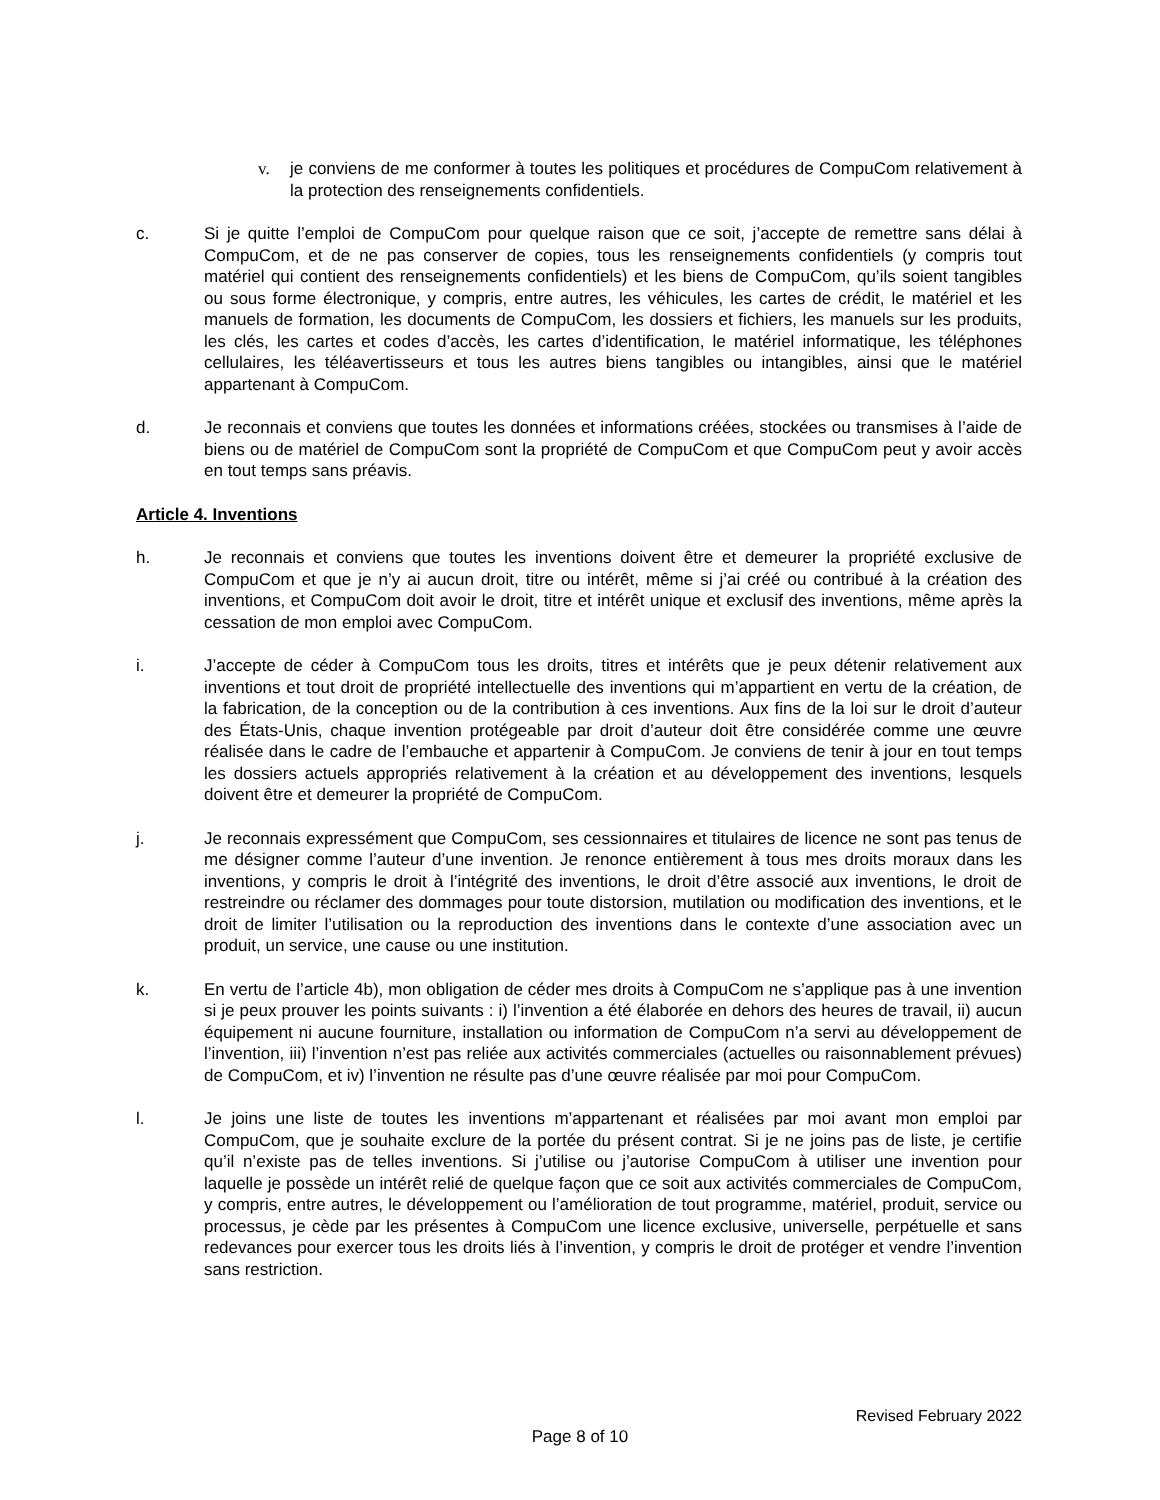v. je conviens de me conformer à toutes les politiques et procédures de CompuCom relativement à la protection des renseignements confidentiels.
c. Si je quitte l’emploi de CompuCom pour quelque raison que ce soit, j’accepte de remettre sans délai à CompuCom, et de ne pas conserver de copies, tous les renseignements confidentiels (y compris tout matériel qui contient des renseignements confidentiels) et les biens de CompuCom, qu’ils soient tangibles ou sous forme électronique, y compris, entre autres, les véhicules, les cartes de crédit, le matériel et les manuels de formation, les documents de CompuCom, les dossiers et fichiers, les manuels sur les produits, les clés, les cartes et codes d’accès, les cartes d’identification, le matériel informatique, les téléphones cellulaires, les téléavertisseurs et tous les autres biens tangibles ou intangibles, ainsi que le matériel appartenant à CompuCom.
d. Je reconnais et conviens que toutes les données et informations créées, stockées ou transmises à l’aide de biens ou de matériel de CompuCom sont la propriété de CompuCom et que CompuCom peut y avoir accès en tout temps sans préavis.
Article 4. Inventions
h. Je reconnais et conviens que toutes les inventions doivent être et demeurer la propriété exclusive de CompuCom et que je n’y ai aucun droit, titre ou intérêt, même si j’ai créé ou contribué à la création des inventions, et CompuCom doit avoir le droit, titre et intérêt unique et exclusif des inventions, même après la cessation de mon emploi avec CompuCom.
i. J’accepte de céder à CompuCom tous les droits, titres et intérêts que je peux détenir relativement aux inventions et tout droit de propriété intellectuelle des inventions qui m’appartient en vertu de la création, de la fabrication, de la conception ou de la contribution à ces inventions. Aux fins de la loi sur le droit d’auteur des États-Unis, chaque invention protégeable par droit d’auteur doit être considérée comme une œuvre réalisée dans le cadre de l’embauche et appartenir à CompuCom. Je conviens de tenir à jour en tout temps les dossiers actuels appropriés relativement à la création et au développement des inventions, lesquels doivent être et demeurer la propriété de CompuCom.
j. Je reconnais expressément que CompuCom, ses cessionnaires et titulaires de licence ne sont pas tenus de me désigner comme l’auteur d’une invention. Je renonce entièrement à tous mes droits moraux dans les inventions, y compris le droit à l’intégrité des inventions, le droit d’être associé aux inventions, le droit de restreindre ou réclamer des dommages pour toute distorsion, mutilation ou modification des inventions, et le droit de limiter l’utilisation ou la reproduction des inventions dans le contexte d’une association avec un produit, un service, une cause ou une institution.
k. En vertu de l’article 4b), mon obligation de céder mes droits à CompuCom ne s’applique pas à une invention si je peux prouver les points suivants : i) l’invention a été élaborée en dehors des heures de travail, ii) aucun équipement ni aucune fourniture, installation ou information de CompuCom n’a servi au développement de l’invention, iii) l’invention n’est pas reliée aux activités commerciales (actuelles ou raisonnablement prévues) de CompuCom, et iv) l’invention ne résulte pas d’une œuvre réalisée par moi pour CompuCom.
l. Je joins une liste de toutes les inventions m’appartenant et réalisées par moi avant mon emploi par CompuCom, que je souhaite exclure de la portée du présent contrat. Si je ne joins pas de liste, je certifie qu’il n’existe pas de telles inventions. Si j’utilise ou j’autorise CompuCom à utiliser une invention pour laquelle je possède un intérêt relié de quelque façon que ce soit aux activités commerciales de CompuCom, y compris, entre autres, le développement ou l’amélioration de tout programme, matériel, produit, service ou processus, je cède par les présentes à CompuCom une licence exclusive, universelle, perpétuelle et sans redevances pour exercer tous les droits liés à l’invention, y compris le droit de protéger et vendre l’invention sans restriction.
Revised February 2022
Page 8 of 10